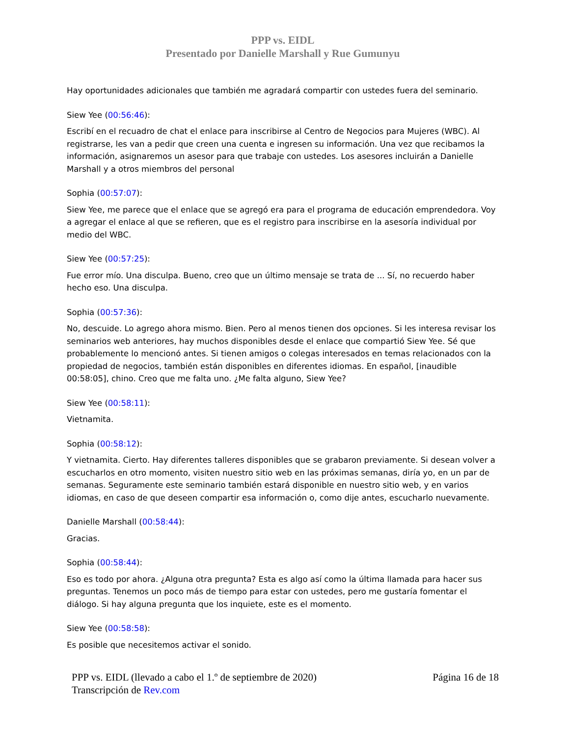PPP vs. EIDL
Presentado por Danielle Marshall y Rue Gumunyu
Hay oportunidades adicionales que también me agradará compartir con ustedes fuera del seminario.
Siew Yee (00:56:46):
Escribí en el recuadro de chat el enlace para inscribirse al Centro de Negocios para Mujeres (WBC). Al registrarse, les van a pedir que creen una cuenta e ingresen su información. Una vez que recibamos la información, asignaremos un asesor para que trabaje con ustedes. Los asesores incluirán a Danielle Marshall y a otros miembros del personal
Sophia (00:57:07):
Siew Yee, me parece que el enlace que se agregó era para el programa de educación emprendedora. Voy a agregar el enlace al que se refieren, que es el registro para inscribirse en la asesoría individual por medio del WBC.
Siew Yee (00:57:25):
Fue error mío. Una disculpa. Bueno, creo que un último mensaje se trata de ... Sí, no recuerdo haber hecho eso. Una disculpa.
Sophia (00:57:36):
No, descuide. Lo agrego ahora mismo. Bien. Pero al menos tienen dos opciones. Si les interesa revisar los seminarios web anteriores, hay muchos disponibles desde el enlace que compartió Siew Yee. Sé que probablemente lo mencionó antes. Si tienen amigos o colegas interesados en temas relacionados con la propiedad de negocios, también están disponibles en diferentes idiomas. En español, [inaudible 00:58:05], chino. Creo que me falta uno. ¿Me falta alguno, Siew Yee?
Siew Yee (00:58:11):
Vietnamita.
Sophia (00:58:12):
Y vietnamita. Cierto. Hay diferentes talleres disponibles que se grabaron previamente. Si desean volver a escucharlos en otro momento, visiten nuestro sitio web en las próximas semanas, diría yo, en un par de semanas. Seguramente este seminario también estará disponible en nuestro sitio web, y en varios idiomas, en caso de que deseen compartir esa información o, como dije antes, escucharlo nuevamente.
Danielle Marshall (00:58:44):
Gracias.
Sophia (00:58:44):
Eso es todo por ahora. ¿Alguna otra pregunta? Esta es algo así como la última llamada para hacer sus preguntas. Tenemos un poco más de tiempo para estar con ustedes, pero me gustaría fomentar el diálogo. Si hay alguna pregunta que los inquiete, este es el momento.
Siew Yee (00:58:58):
Es posible que necesitemos activar el sonido.
PPP vs. EIDL (llevado a cabo el 1.º de septiembre de 2020)
Transcripción de Rev.com
Página 16 de 18